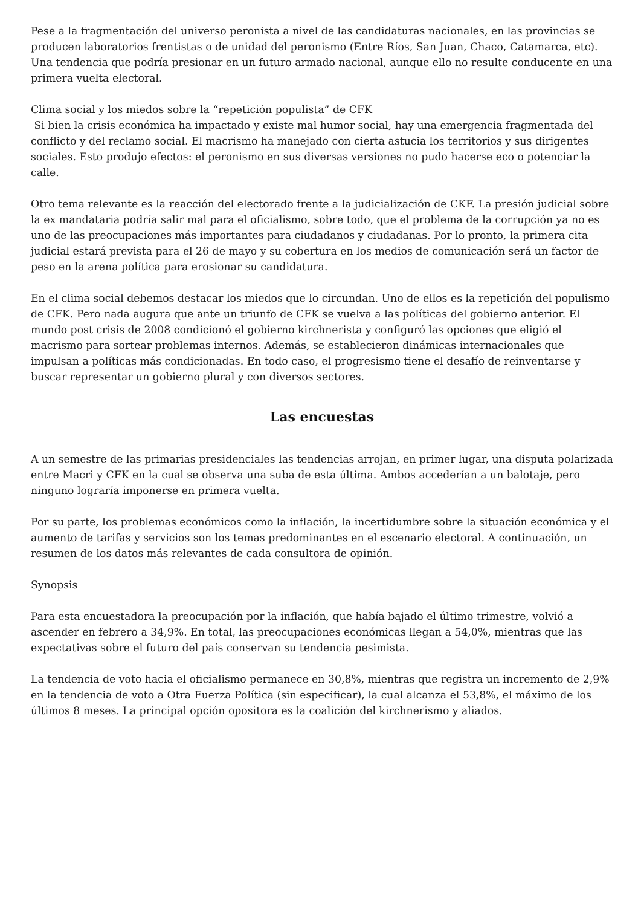Pese a la fragmentación del universo peronista a nivel de las candidaturas nacionales, en las provincias se producen laboratorios frentistas o de unidad del peronismo (Entre Ríos, San Juan, Chaco, Catamarca, etc). Una tendencia que podría presionar en un futuro armado nacional, aunque ello no resulte conducente en una primera vuelta electoral.
Clima social y los miedos sobre la “repetición populista” de CFK
Si bien la crisis económica ha impactado y existe mal humor social, hay una emergencia fragmentada del conflicto y del reclamo social. El macrismo ha manejado con cierta astucia los territorios y sus dirigentes sociales. Esto produjo efectos: el peronismo en sus diversas versiones no pudo hacerse eco o potenciar la calle.
Otro tema relevante es la reacción del electorado frente a la judicialización de CKF. La presión judicial sobre la ex mandataria podría salir mal para el oficialismo, sobre todo, que el problema de la corrupción ya no es uno de las preocupaciones más importantes para ciudadanos y ciudadanas. Por lo pronto, la primera cita judicial estará prevista para el 26 de mayo y su cobertura en los medios de comunicación será un factor de peso en la arena política para erosionar su candidatura.
En el clima social debemos destacar los miedos que lo circundan. Uno de ellos es la repetición del populismo de CFK. Pero nada augura que ante un triunfo de CFK se vuelva a las políticas del gobierno anterior. El mundo post crisis de 2008 condicionó el gobierno kirchnerista y configuró las opciones que eligió el macrismo para sortear problemas internos. Además, se establecieron dinámicas internacionales que impulsan a políticas más condicionadas. En todo caso, el progresismo tiene el desafío de reinventarse y buscar representar un gobierno plural y con diversos sectores.
Las encuestas
A un semestre de las primarias presidenciales las tendencias arrojan, en primer lugar, una disputa polarizada entre Macri y CFK en la cual se observa una suba de esta última. Ambos accederían a un balotaje, pero ninguno lograría imponerse en primera vuelta.
Por su parte, los problemas económicos como la inflación, la incertidumbre sobre la situación económica y el aumento de tarifas y servicios son los temas predominantes en el escenario electoral. A continuación, un resumen de los datos más relevantes de cada consultora de opinión.
Synopsis
Para esta encuestadora la preocupación por la inflación, que había bajado el último trimestre, volvió a ascender en febrero a 34,9%. En total, las preocupaciones económicas llegan a 54,0%, mientras que las expectativas sobre el futuro del país conservan su tendencia pesimista.
La tendencia de voto hacia el oficialismo permanece en 30,8%, mientras que registra un incremento de 2,9% en la tendencia de voto a Otra Fuerza Política (sin especificar), la cual alcanza el 53,8%, el máximo de los últimos 8 meses. La principal opción opositora es la coalición del kirchnerismo y aliados.